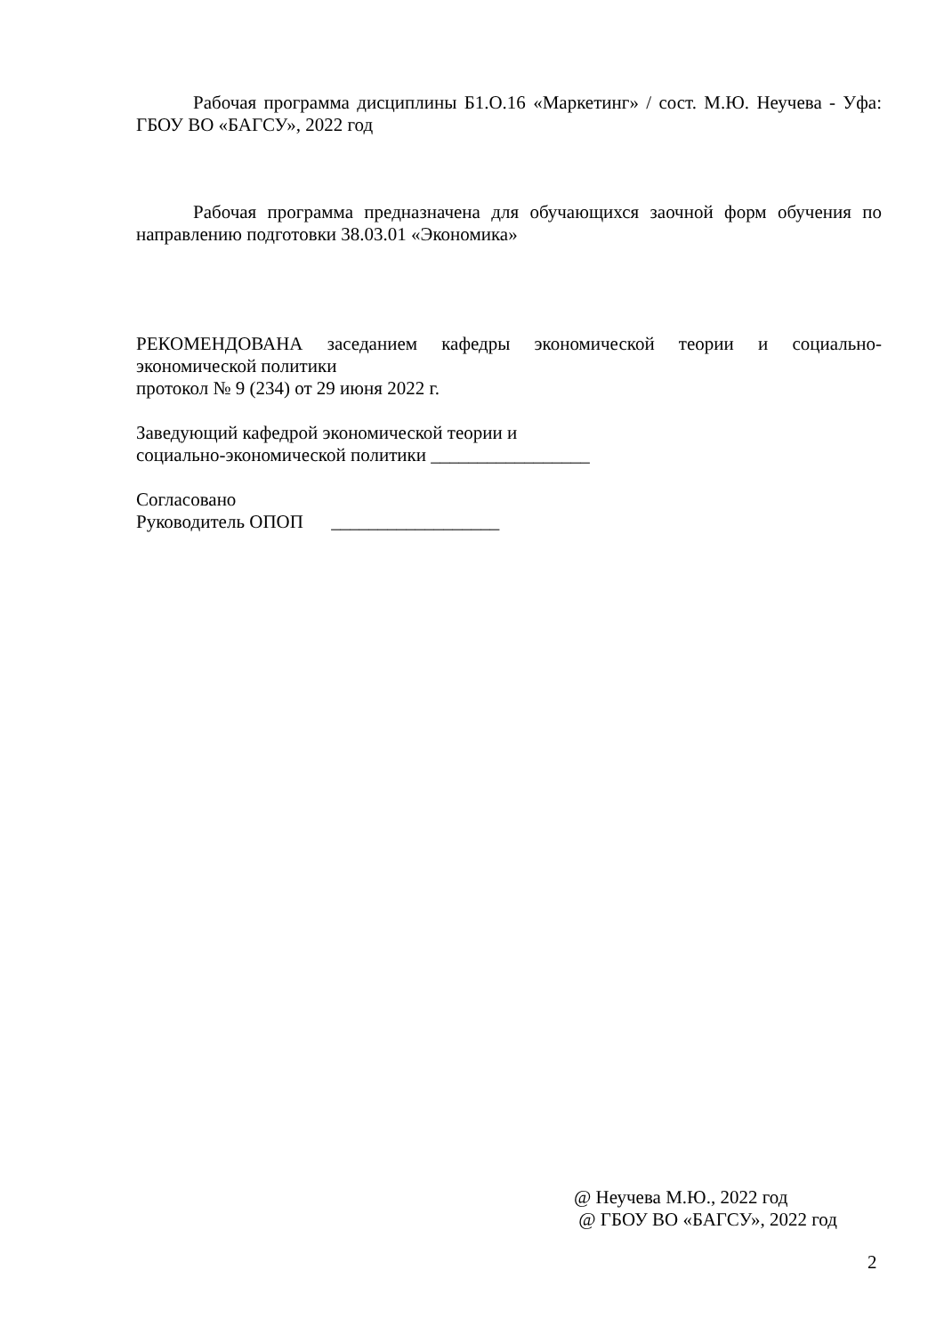Рабочая программа дисциплины Б1.О.16 «Маркетинг» / сост. М.Ю. Неучева - Уфа: ГБОУ ВО «БАГСУ», 2022 год
Рабочая программа предназначена для обучающихся заочной форм обучения по направлению подготовки 38.03.01 «Экономика»
РЕКОМЕНДОВАНА заседанием кафедры экономической теории и социально-экономической политики
протокол № 9 (234) от 29 июня 2022 г.
Заведующий кафедрой экономической теории и
социально-экономической политики _________________
Согласовано
Руководитель ОПОП __________________
@ Неучева М.Ю., 2022 год
@ ГБОУ ВО «БАГСУ», 2022 год
2